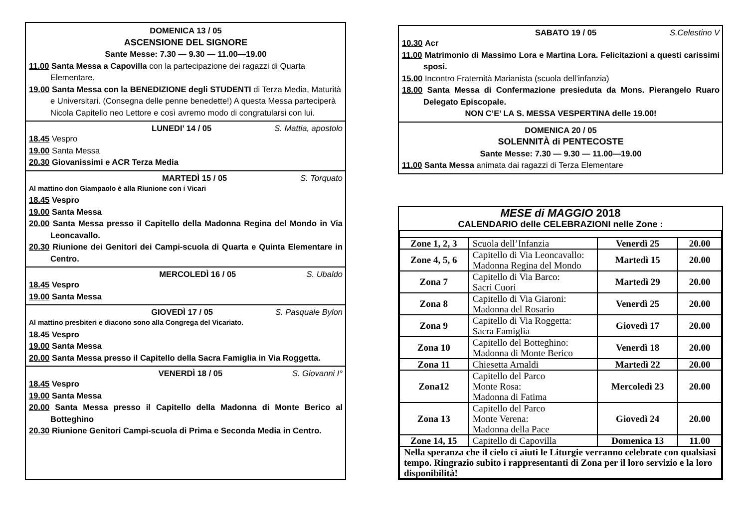DOMENICA 13 / 05
ASCENSIONE DEL SIGNORE
Sante Messe: 7.30 — 9.30 — 11.00—19.00
11.00 Santa Messa a Capovilla con la partecipazione dei ragazzi di Quarta Elementare.
19.00 Santa Messa con la BENEDIZIONE degli STUDENTI di Terza Media, Maturità e Universitari. (Consegna delle penne benedette!) A questa Messa parteciperà Nicola Capitello neo Lettore e così avremo modo di congratularsi con lui.
LUNEDI’ 14 / 05 S. Mattia, apostolo
18.45 Vespro
19.00 Santa Messa
20.30 Giovanissimi e ACR Terza Media
MARTEDÌ 15 / 05 S. Torquato
Al mattino don Giampaolo è alla Riunione con i Vicari
18.45 Vespro
19.00 Santa Messa
20.00 Santa Messa presso il Capitello della Madonna Regina del Mondo in Via Leoncavallo.
20.30 Riunione dei Genitori dei Campi-scuola di Quarta e Quinta Elementare in Centro.
MERCOLEDÌ 16 / 05 S. Ubaldo
18.45 Vespro
19.00 Santa Messa
GIOVEDÌ 17 / 05 S. Pasquale Bylon
Al mattino presbiteri e diacono sono alla Congrega del Vicariato.
18.45 Vespro
19.00 Santa Messa
20.00 Santa Messa presso il Capitello della Sacra Famiglia in Via Roggetta.
VENERDÌ 18 / 05 S. Giovanni I°
18.45 Vespro
19.00 Santa Messa
20.00 Santa Messa presso il Capitello della Madonna di Monte Berico al Botteghino
20.30 Riunione Genitori Campi-scuola di Prima e Seconda Media in Centro.
SABATO 19 / 05 S.Celestino V
10.30 Acr
11.00 Matrimonio di Massimo Lora e Martina Lora. Felicitazioni a questi carissimi sposi.
15.00 Incontro Fraternità Marianista (scuola dell’infanzia)
18.00 Santa Messa di Confermazione presieduta da Mons. Pierangelo Ruaro Delegato Episcopale.
NON C’E’ LA S. MESSA VESPERTINA delle 19.00!
DOMENICA 20 / 05
SOLENNITÀ di PENTECOSTE
Sante Messe: 7.30 — 9.30 — 11.00—19.00
11.00 Santa Messa animata dai ragazzi di Terza Elementare
MESE di MAGGIO 2018
CALENDARIO delle CELEBRAZIONI nelle Zone :
| Zone 1, 2, 3 | Scuola dell’Infanzia | Venerdì 25 | 20.00 |
| Zone 4, 5, 6 | Capitello di Via Leoncavallo: Madonna Regina del Mondo | Martedì 15 | 20.00 |
| Zona 7 | Capitello di Via Barco: Sacri Cuori | Martedì 29 | 20.00 |
| Zona 8 | Capitello di Via Giaroni: Madonna del Rosario | Venerdì 25 | 20.00 |
| Zona 9 | Capitello di Via Roggetta: Sacra Famiglia | Giovedì 17 | 20.00 |
| Zona 10 | Capitello del Botteghino: Madonna di Monte Berico | Venerdì 18 | 20.00 |
| Zona 11 | Chiesetta Arnaldi | Martedì 22 | 20.00 |
| Zona12 | Capitello del Parco Monte Rosa: Madonna di Fatima | Mercoledì 23 | 20.00 |
| Zona 13 | Capitello del Parco Monte Verena: Madonna della Pace | Giovedì 24 | 20.00 |
| Zone 14, 15 | Capitello di Capovilla | Domenica 13 | 11.00 |
| Nella speranza che il cielo ci aiuti le Liturgie verranno celebrate con qualsiasi tempo. Ringrazio subito i rappresentanti di Zona per il loro servizio e la loro disponibilità! | | | |